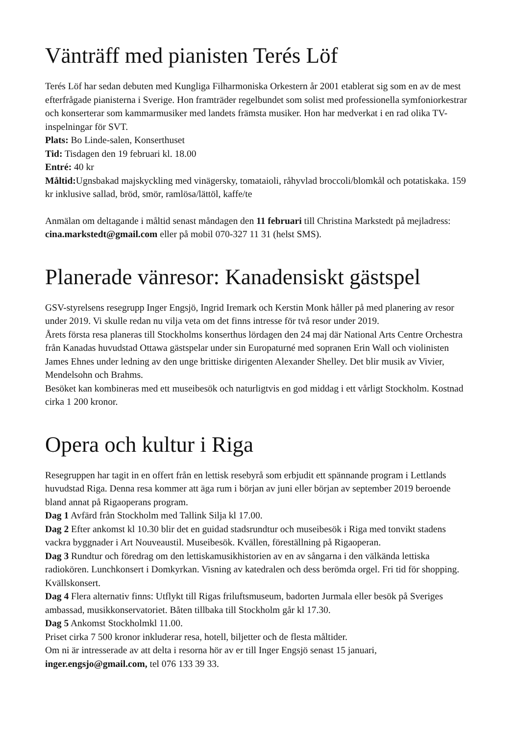Vänträff med pianisten Terés Löf
Terés Löf har sedan debuten med Kungliga Filharmoniska Orkestern år 2001 etablerat sig som en av de mest efterfrågade pianisterna i Sverige. Hon framträder regelbundet som solist med professionella symfoniorkestrar och konserterar som kammarmusiker med landets främsta musiker. Hon har medverkat i en rad olika TV-inspelningar för SVT.
Plats: Bo Linde-salen, Konserthuset
Tid: Tisdagen den 19 februari kl. 18.00
Entré: 40 kr
Måltid: Ugnsbakad majskyckling med vinägersky, tomataioli, råhyvlad broccoli/blomkål och potatiskaka. 159 kr inklusive sallad, bröd, smör, ramlösa/lättöl, kaffe/te
Anmälan om deltagande i måltid senast måndagen den 11 februari till Christina Markstedt på mejladress: cina.markstedt@gmail.com eller på mobil 070-327 11 31 (helst SMS).
Planerade vänresor: Kanadensiskt gästspel
GSV-styrelsens resegrupp Inger Engsjö, Ingrid Iremark och Kerstin Monk håller på med planering av resor under 2019. Vi skulle redan nu vilja veta om det finns intresse för två resor under 2019.
Årets första resa planeras till Stockholms konserthus lördagen den 24 maj där National Arts Centre Orchestra från Kanadas huvudstad Ottawa gästspelar under sin Europaturné med sopranen Erin Wall och violinisten James Ehnes under ledning av den unge brittiske dirigenten Alexander Shelley. Det blir musik av Vivier, Mendelsohn och Brahms.
Besöket kan kombineras med ett museibesök och naturligtvis en god middag i ett vårligt Stockholm. Kostnad cirka 1 200 kronor.
Opera och kultur i Riga
Resegruppen har tagit in en offert från en lettisk resebyrå som erbjudit ett spännande program i Lettlands huvudstad Riga. Denna resa kommer att äga rum i början av juni eller början av september 2019 beroende bland annat på Rigaoperans program.
Dag 1 Avfärd från Stockholm med Tallink Silja kl 17.00.
Dag 2 Efter ankomst kl 10.30 blir det en guidad stadsrundtur och museibesök i Riga med tonvikt stadens vackra byggnader i Art Nouveaustil. Museibesök. Kvällen, föreställning på Rigaoperan.
Dag 3 Rundtur och föredrag om den lettiskamusikhistorien av en av sångarna i den välkända lettiska radiokören. Lunchkonsert i Domkyrkan. Visning av katedralen och dess berömda orgel. Fri tid för shopping. Kvällskonsert.
Dag 4 Flera alternativ finns: Utflykt till Rigas friluftsmuseum, badorten Jurmala eller besök på Sveriges ambassad, musikkonservatoriet. Båten tillbaka till Stockholm går kl 17.30.
Dag 5 Ankomst Stockholmkl 11.00.
Priset cirka 7 500 kronor inkluderar resa, hotell, biljetter och de flesta måltider.
Om ni är intresserade av att delta i resorna hör av er till Inger Engsjö senast 15 januari, inger.engsjo@gmail.com, tel 076 133 39 33.